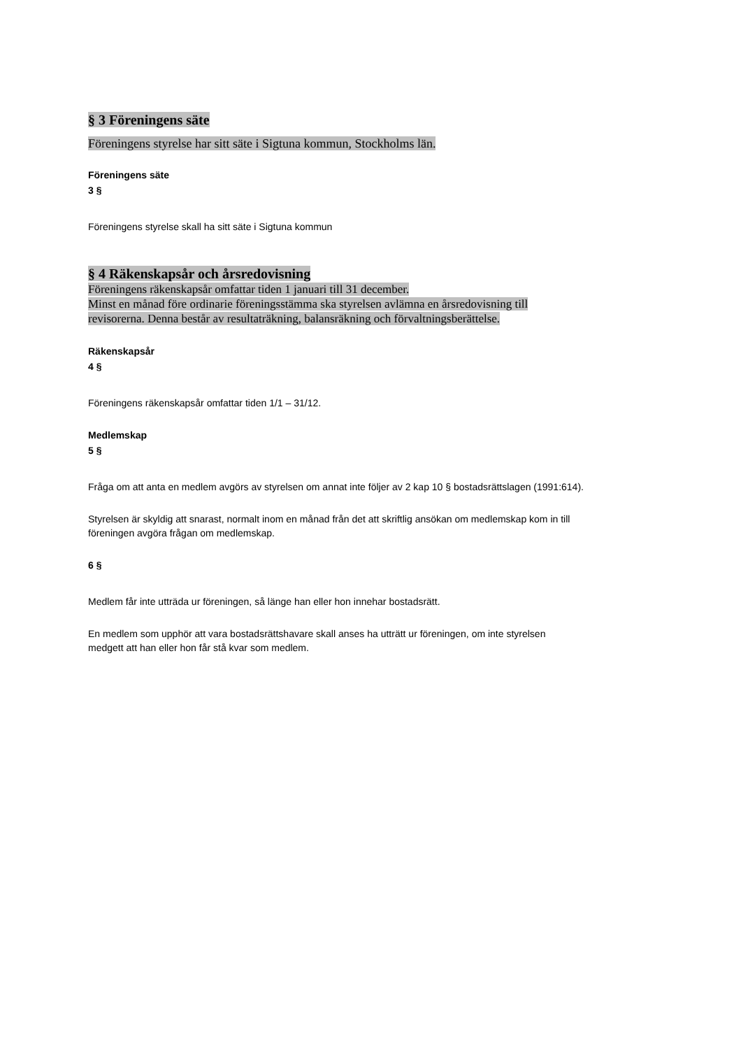§ 3 Föreningens säte
Föreningens styrelse har sitt säte i Sigtuna kommun, Stockholms län.
Föreningens säte
3 §
Föreningens styrelse skall ha sitt säte i Sigtuna kommun
§ 4 Räkenskapsår och årsredovisning
Föreningens räkenskapsår omfattar tiden 1 januari till 31 december.
Minst en månad före ordinarie föreningsstämma ska styrelsen avlämna en årsredovisning till
revisorerna. Denna består av resultaträkning, balansräkning och förvaltningsberättelse.
Räkenskapsår
4 §
Föreningens räkenskapsår omfattar tiden 1/1 – 31/12.
Medlemskap
5 §
Fråga om att anta en medlem avgörs av styrelsen om annat inte följer av 2 kap 10 § bostadsrättslagen (1991:614).
Styrelsen är skyldig att snarast, normalt inom en månad från det att skriftlig ansökan om medlemskap kom in till
föreningen avgöra frågan om medlemskap.
6 §
Medlem får inte utträda ur föreningen, så länge han eller hon innehar bostadsrätt.
En medlem som upphör att vara bostadsrättshavare skall anses ha utträtt ur föreningen, om inte styrelsen
medgett att han eller hon får stå kvar som medlem.